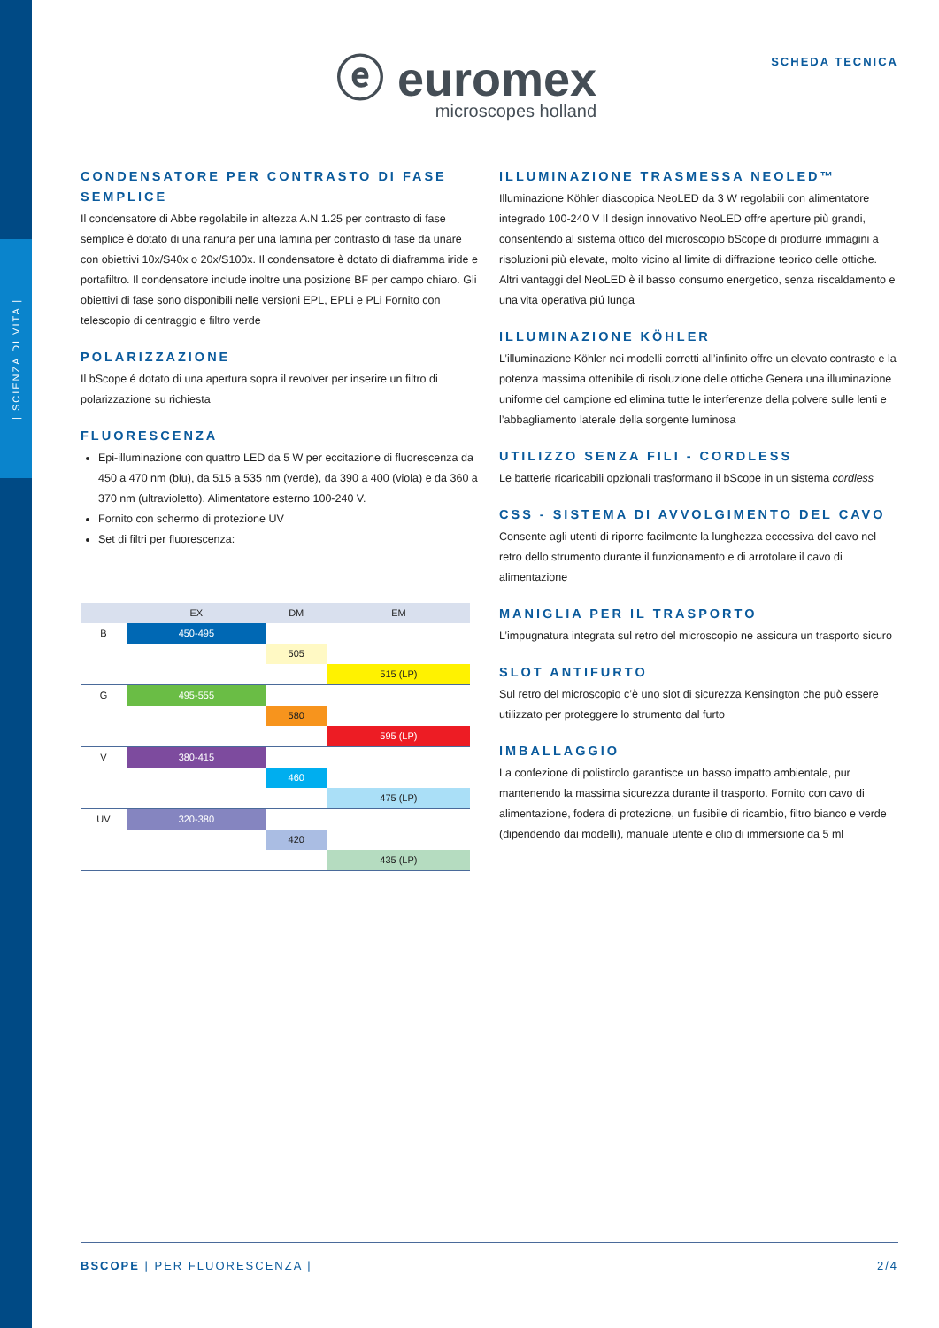| SCIENZA DI VITA |
ⓔ euromex
microscopes holland
SCHEDA TECNICA
CONDENSATORE PER CONTRASTO DI FASE SEMPLICE
Il condensatore di Abbe regolabile in altezza A.N 1.25 per contrasto di fase semplice è dotato di una ranura per una lamina per contrasto di fase da unare con obiettivi 10x/S40x o 20x/S100x. Il condensatore è dotato di diaframma iride e portafiltro. Il condensatore include inoltre una posizione BF per campo chiaro. Gli obiettivi di fase sono disponibili nelle versioni EPL, EPLi e PLi Fornito con telescopio di centraggio e filtro verde
POLARIZZAZIONE
Il bScope é dotato di una apertura sopra il revolver per inserire un filtro di polarizzazione su richiesta
FLUORESCENZA
Epi-illuminazione con quattro LED da 5 W per eccitazione di fluorescenza da 450 a 470 nm (blu), da 515 a 535 nm (verde), da 390 a 400 (viola) e da 360 a 370 nm (ultravioletto). Alimentatore esterno 100-240 V.
Fornito con schermo di protezione UV
Set di filtri per fluorescenza:
| | EX | DM | EM |
| --- | --- | --- | --- |
| B | 450-495 | | |
| | | 505 | |
| | | | 515 (LP) |
| G | 495-555 | | |
| | | 580 | |
| | | | 595 (LP) |
| V | 380-415 | | |
| | | 460 | |
| | | | 475 (LP) |
| UV | 320-380 | | |
| | | 420 | |
| | | | 435 (LP) |
ILLUMINAZIONE TRASMESSA NEOLED™
Illuminazione Köhler diascopica NeoLED da 3 W regolabili con alimentatore integrado 100-240 V Il design innovativo NeoLED offre aperture più grandi, consentendo al sistema ottico del microscopio bScope di produrre immagini a risoluzioni più elevate, molto vicino al limite di diffrazione teorico delle ottiche. Altri vantaggi del NeoLED è il basso consumo energetico, senza riscaldamento e una vita operativa piú lunga
ILLUMINAZIONE KÖHLER
L’illuminazione Köhler nei modelli corretti all’infinito offre un elevato contrasto e la potenza massima ottenibile di risoluzione delle ottiche Genera una illuminazione uniforme del campione ed elimina tutte le interferenze della polvere sulle lenti e l’abbagliamento laterale della sorgente luminosa
UTILIZZO SENZA FILI - CORDLESS
Le batterie ricaricabili opzionali trasformano il bScope in un sistema cordless
CSS - SISTEMA DI AVVOLGIMENTO DEL CAVO
Consente agli utenti di riporre facilmente la lunghezza eccessiva del cavo nel retro dello strumento durante il funzionamento e di arrotolare il cavo di alimentazione
MANIGLIA PER IL TRASPORTO
L’impugnatura integrata sul retro del microscopio ne assicura un trasporto sicuro
SLOT ANTIFURTO
Sul retro del microscopio c’è uno slot di sicurezza Kensington che può essere utilizzato per proteggere lo strumento dal furto
IMBALLAGGIO
La confezione di polistirolo garantisce un basso impatto ambientale, pur mantenendo la massima sicurezza durante il trasporto. Fornito con cavo di alimentazione, fodera di protezione, un fusibile di ricambio, filtro bianco e verde (dipendendo dai modelli), manuale utente e olio di immersione da 5 ml
BSCOPE | PER FLUORESCENZA | 2/4